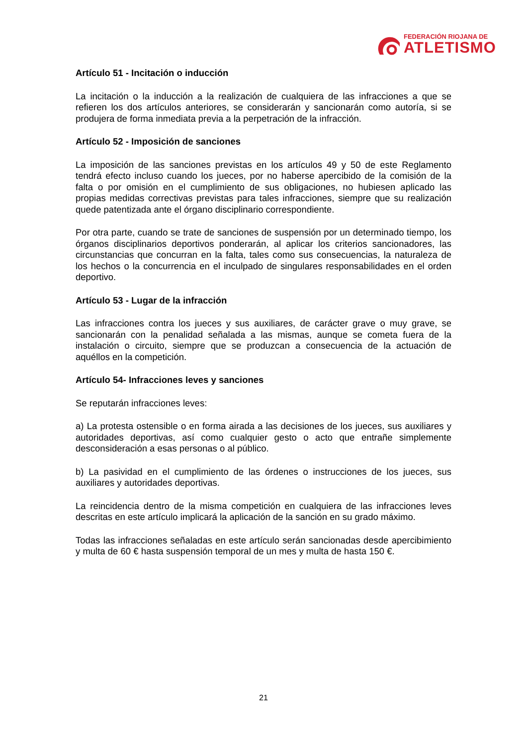FEDERACIÓN RIOJANA DE
ATLETISMO
Artículo 51 - Incitación o inducción
La incitación o la inducción a la realización de cualquiera de las infracciones a que se refieren los dos artículos anteriores, se considerarán y sancionarán como autoría, si se produjera de forma inmediata previa a la perpetración de la infracción.
Artículo 52 - Imposición de sanciones
La imposición de las sanciones previstas en los artículos 49 y 50 de este Reglamento tendrá efecto incluso cuando los jueces, por no haberse apercibido de la comisión de la falta o por omisión en el cumplimiento de sus obligaciones, no hubiesen aplicado las propias medidas correctivas previstas para tales infracciones, siempre que su realización quede patentizada ante el órgano disciplinario correspondiente.
Por otra parte, cuando se trate de sanciones de suspensión por un determinado tiempo, los órganos disciplinarios deportivos ponderarán, al aplicar los criterios sancionadores, las circunstancias que concurran en la falta, tales como sus consecuencias, la naturaleza de los hechos o la concurrencia en el inculpado de singulares responsabilidades en el orden deportivo.
Artículo 53 - Lugar de la infracción
Las infracciones contra los jueces y sus auxiliares, de carácter grave o muy grave, se sancionarán con la penalidad señalada a las mismas, aunque se cometa fuera de la instalación o circuito, siempre que se produzcan a consecuencia de la actuación de aquéllos en la competición.
Artículo 54- Infracciones leves y sanciones
Se reputarán infracciones leves:
a) La protesta ostensible o en forma airada a las decisiones de los jueces, sus auxiliares y autoridades deportivas, así como cualquier gesto o acto que entrañe simplemente desconsideración a esas personas o al público.
b) La pasividad en el cumplimiento de las órdenes o instrucciones de los jueces, sus auxiliares y autoridades deportivas.
La reincidencia dentro de la misma competición en cualquiera de las infracciones leves descritas en este artículo implicará la aplicación de la sanción en su grado máximo.
Todas las infracciones señaladas en este artículo serán sancionadas desde apercibimiento y multa de 60 € hasta suspensión temporal de un mes y multa de hasta 150 €.
21